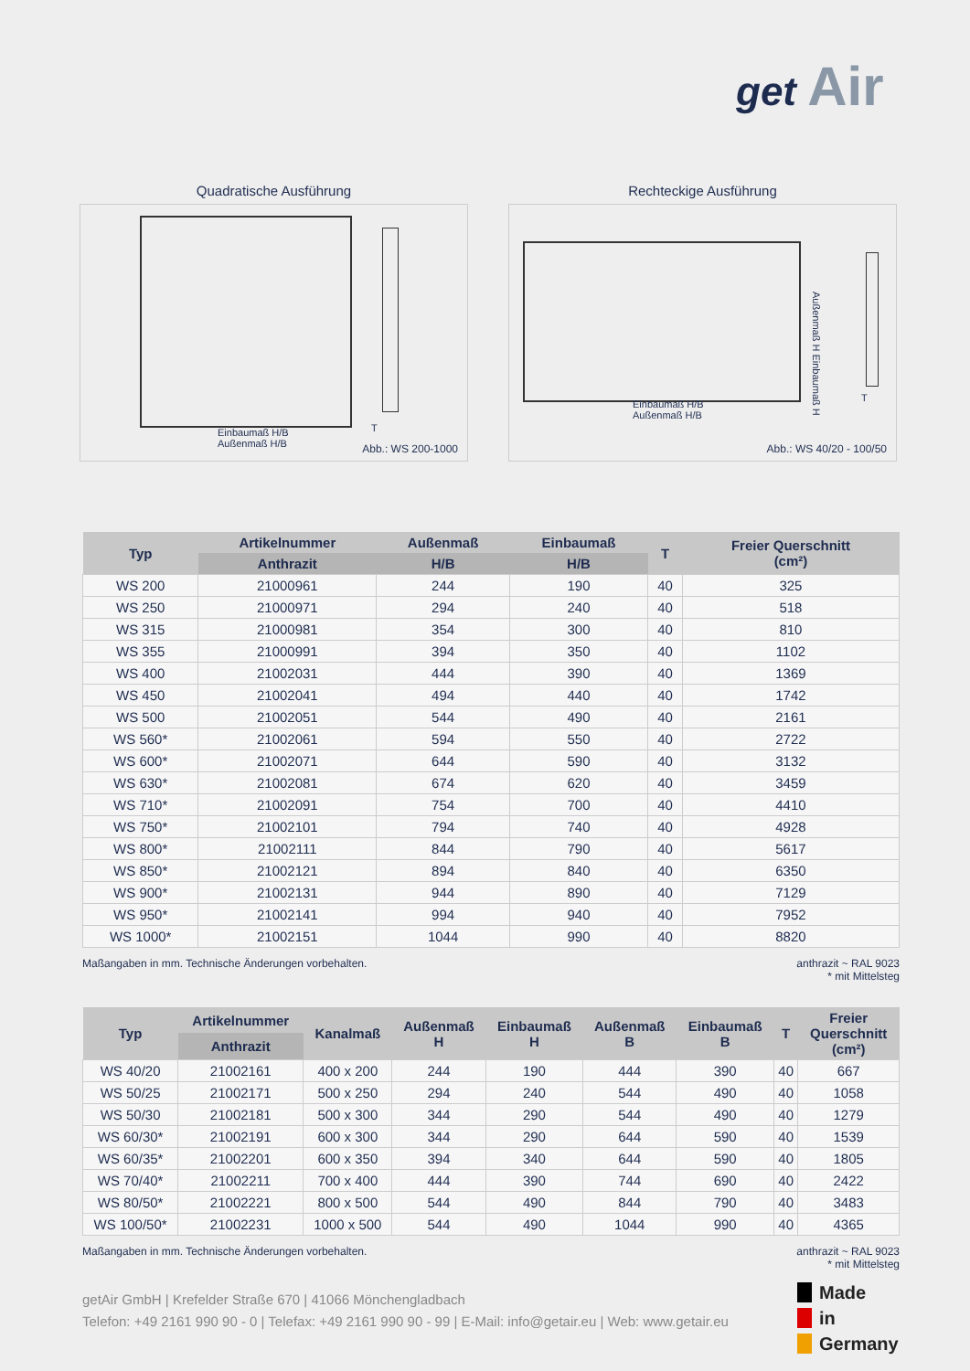get Air
Quadratische Ausführung
Einbaumaß H/B
Außenmaß H/B
T
Abb.: WS 200-1000
Rechteckige Ausführung
Außenmaß H Einbaumaß H
Einbaumaß H/B
Außenmaß H/B
T
Abb.: WS 40/20 - 100/50
| Typ | Artikelnummer | Außenmaß | Einbaumaß | T | Freier Querschnitt (cm²) |
| --- | --- | --- | --- | --- | --- |
| | Anthrazit | H/B | H/B | | |
| WS 200 | 21000961 | 244 | 190 | 40 | 325 |
| WS 250 | 21000971 | 294 | 240 | 40 | 518 |
| WS 315 | 21000981 | 354 | 300 | 40 | 810 |
| WS 355 | 21000991 | 394 | 350 | 40 | 1102 |
| WS 400 | 21002031 | 444 | 390 | 40 | 1369 |
| WS 450 | 21002041 | 494 | 440 | 40 | 1742 |
| WS 500 | 21002051 | 544 | 490 | 40 | 2161 |
| WS 560* | 21002061 | 594 | 550 | 40 | 2722 |
| WS 600* | 21002071 | 644 | 590 | 40 | 3132 |
| WS 630* | 21002081 | 674 | 620 | 40 | 3459 |
| WS 710* | 21002091 | 754 | 700 | 40 | 4410 |
| WS 750* | 21002101 | 794 | 740 | 40 | 4928 |
| WS 800* | 21002111 | 844 | 790 | 40 | 5617 |
| WS 850* | 21002121 | 894 | 840 | 40 | 6350 |
| WS 900* | 21002131 | 944 | 890 | 40 | 7129 |
| WS 950* | 21002141 | 994 | 940 | 40 | 7952 |
| WS 1000* | 21002151 | 1044 | 990 | 40 | 8820 |
Maßangaben in mm. Technische Änderungen vorbehalten. anthrazit ~ RAL 9023
* mit Mittelsteg
| Typ | Artikelnummer | Kanalmaß | Außenmaß H | Einbaumaß H | Außenmaß B | Einbaumaß B | T | Freier Querschnitt (cm²) |
| --- | --- | --- | --- | --- | --- | --- | --- | --- |
| | Anthrazit | | | | | | | |
| WS 40/20 | 21002161 | 400 x 200 | 244 | 190 | 444 | 390 | 40 | 667 |
| WS 50/25 | 21002171 | 500 x 250 | 294 | 240 | 544 | 490 | 40 | 1058 |
| WS 50/30 | 21002181 | 500 x 300 | 344 | 290 | 544 | 490 | 40 | 1279 |
| WS 60/30* | 21002191 | 600 x 300 | 344 | 290 | 644 | 590 | 40 | 1539 |
| WS 60/35* | 21002201 | 600 x 350 | 394 | 340 | 644 | 590 | 40 | 1805 |
| WS 70/40* | 21002211 | 700 x 400 | 444 | 390 | 744 | 690 | 40 | 2422 |
| WS 80/50* | 21002221 | 800 x 500 | 544 | 490 | 844 | 790 | 40 | 3483 |
| WS 100/50* | 21002231 | 1000 x 500 | 544 | 490 | 1044 | 990 | 40 | 4365 |
Maßangaben in mm. Technische Änderungen vorbehalten. anthrazit ~ RAL 9023
* mit Mittelsteg
getAir GmbH | Krefelder Straße 670 | 41066 Mönchengladbach
Telefon: +49 2161 990 90 - 0 | Telefax: +49 2161 990 90 - 99 | E-Mail: info@getair.eu | Web: www.getair.eu
Made
in
Germany